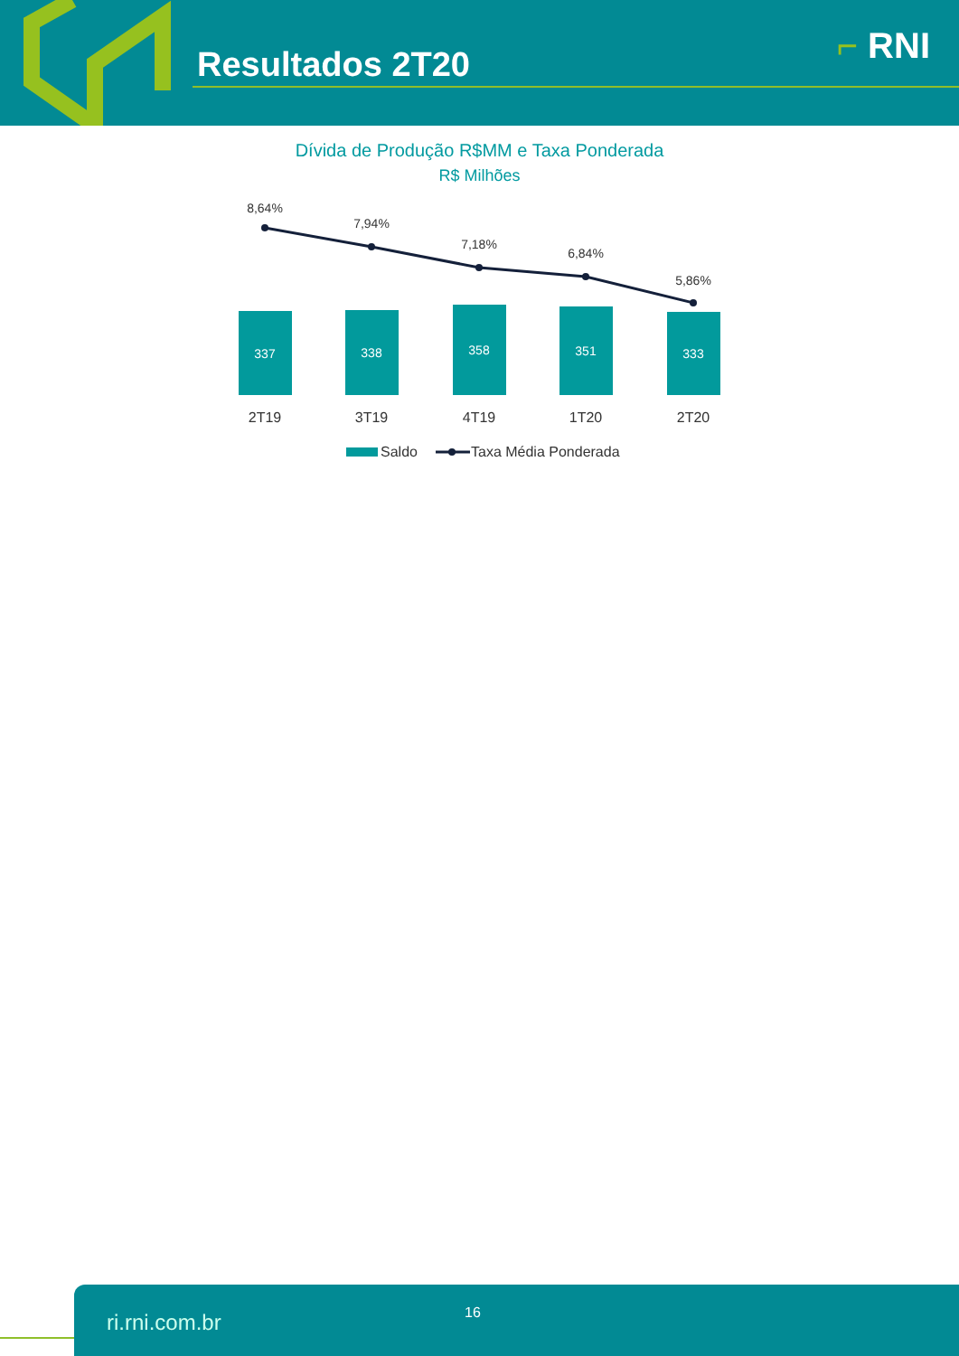Resultados 2T20 ⌐ RNI
Dívida de Produção R$MM e Taxa Ponderada
R$ Milhões
337
338
358
351
333
8,64%
7,94%
7,18%
6,84%
5,86%
2T19
3T19
4T19
1T20
2T20
Saldo
Taxa Média Ponderada
ri.rni.com.br 16